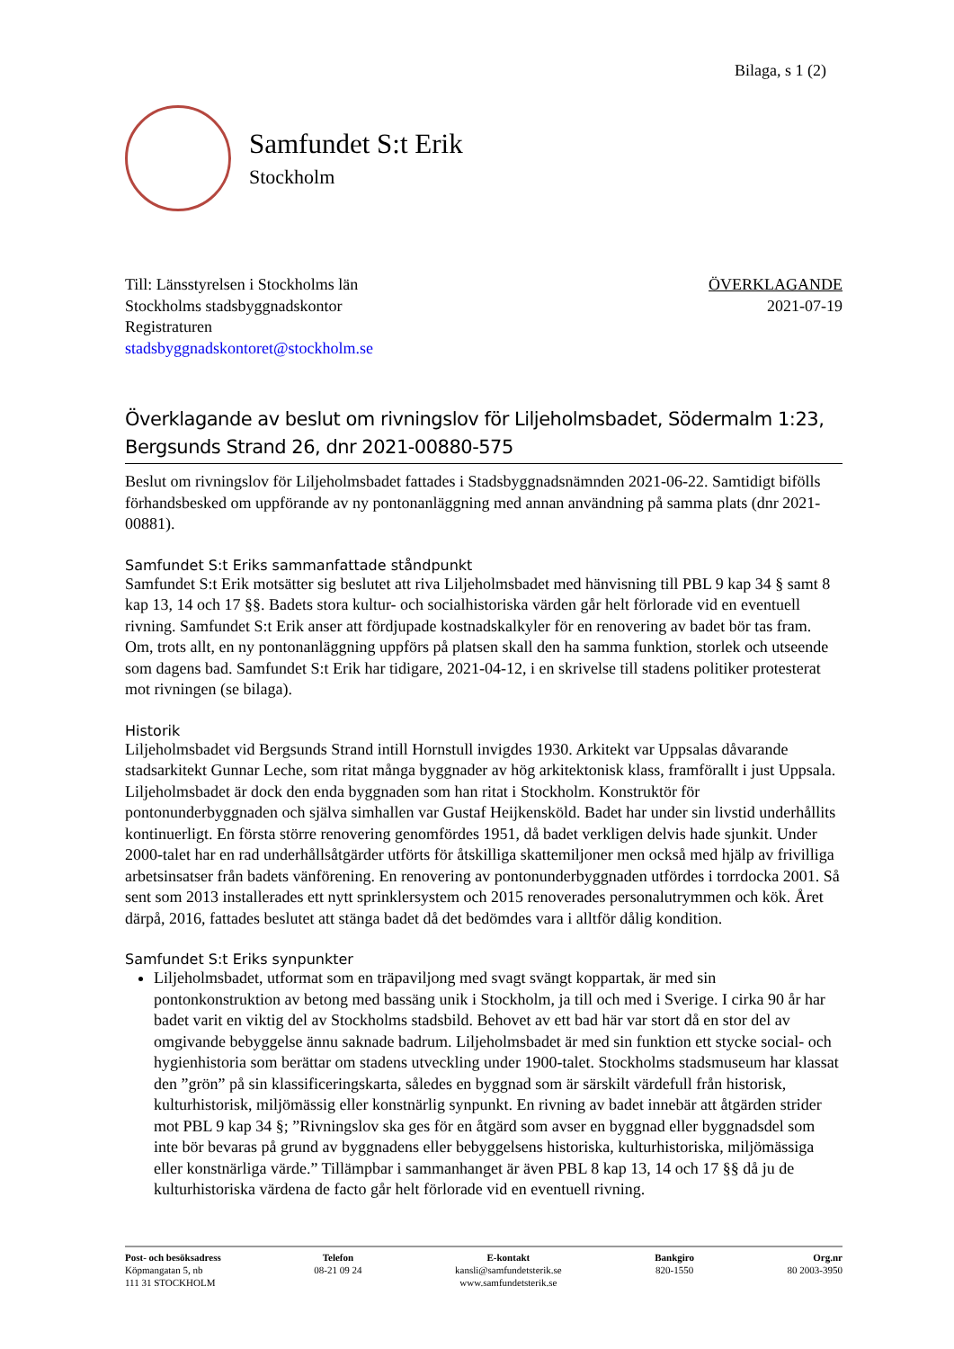Bilaga, s 1 (2)
Samfundet S:t Erik
Stockholm
Till: Länsstyrelsen i Stockholms län
Stockholms stadsbyggnadskontor
Registraturen
stadsbyggnadskontoret@stockholm.se
ÖVERKLAGANDE
2021-07-19
Överklagande av beslut om rivningslov för Liljeholmsbadet, Södermalm 1:23, Bergsunds Strand 26, dnr 2021-00880-575
Beslut om rivningslov för Liljeholmsbadet fattades i Stadsbyggnadsnämnden 2021-06-22. Samtidigt bifölls förhandsbesked om uppförande av ny pontonanläggning med annan användning på samma plats (dnr 2021-00881).
Samfundet S:t Eriks sammanfattade ståndpunkt
Samfundet S:t Erik motsätter sig beslutet att riva Liljeholmsbadet med hänvisning till PBL 9 kap 34 § samt 8 kap 13, 14 och 17 §§. Badets stora kultur- och socialhistoriska värden går helt förlorade vid en eventuell rivning. Samfundet S:t Erik anser att fördjupade kostnadskalkyler för en renovering av badet bör tas fram. Om, trots allt, en ny pontonanläggning uppförs på platsen skall den ha samma funktion, storlek och utseende som dagens bad. Samfundet S:t Erik har tidigare, 2021-04-12, i en skrivelse till stadens politiker protesterat mot rivningen (se bilaga).
Historik
Liljeholmsbadet vid Bergsunds Strand intill Hornstull invigdes 1930. Arkitekt var Uppsalas dåvarande stadsarkitekt Gunnar Leche, som ritat många byggnader av hög arkitektonisk klass, framförallt i just Uppsala. Liljeholmsbadet är dock den enda byggnaden som han ritat i Stockholm. Konstruktör för pontonunderbyggnaden och själva simhallen var Gustaf Heijkensköld. Badet har under sin livstid underhållits kontinuerligt. En första större renovering genomfördes 1951, då badet verkligen delvis hade sjunkit. Under 2000-talet har en rad underhållsåtgärder utförts för åtskilliga skattemiljoner men också med hjälp av frivilliga arbetsinsatser från badets vänförening. En renovering av pontonunderbyggnaden utfördes i torrdocka 2001. Så sent som 2013 installerades ett nytt sprinklersystem och 2015 renoverades personalutrymmen och kök. Året därpå, 2016, fattades beslutet att stänga badet då det bedömdes vara i alltför dålig kondition.
Samfundet S:t Eriks synpunkter
Liljeholmsbadet, utformat som en träpaviljong med svagt svängt koppartak, är med sin pontonkonstruktion av betong med bassäng unik i Stockholm, ja till och med i Sverige. I cirka 90 år har badet varit en viktig del av Stockholms stadsbild. Behovet av ett bad här var stort då en stor del av omgivande bebyggelse ännu saknade badrum. Liljeholmsbadet är med sin funktion ett stycke social- och hygienhistoria som berättar om stadens utveckling under 1900-talet. Stockholms stadsmuseum har klassat den ”grön” på sin klassificeringskarta, således en byggnad som är särskilt värdefull från historisk, kulturhistorisk, miljömässig eller konstnärlig synpunkt. En rivning av badet innebär att åtgärden strider mot PBL 9 kap 34 §; ”Rivningslov ska ges för en åtgärd som avser en byggnad eller byggnadsdel som inte bör bevaras på grund av byggnadens eller bebyggelsens historiska, kulturhistoriska, miljömässiga eller konstnärliga värde.” Tillämpbar i sammanhanget är även PBL 8 kap 13, 14 och 17 §§ då ju de kulturhistoriska värdena de facto går helt förlorade vid en eventuell rivning.
Post- och besöksadress
Köpmangatan 5, nb
111 31 STOCKHOLM
Telefon
08-21 09 24
E-kontakt
kansli@samfundetsterik.se
www.samfundetsterik.se
Bankgiro
820-1550
Org.nr
80 2003-3950